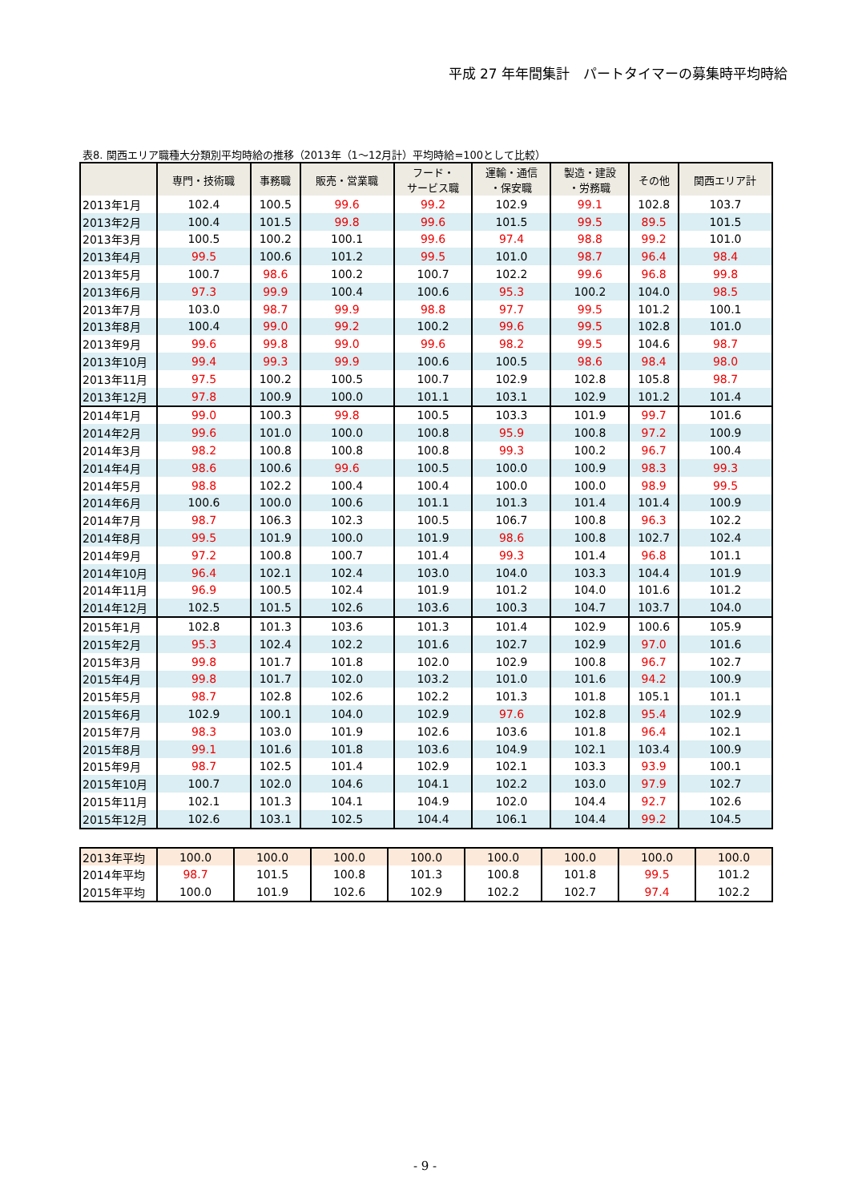平成 27 年年間集計　パートタイマーの募集時平均時給
表8. 関西エリア職種大分類別平均時給の推移（2013年（1～12月計）平均時給=100として比較）
| | 専門・技術職 | 事務職 | 販売・営業職 | フード・ サービス職 | 運輸・通信 ・保安職 | 製造・建設 ・労務職 | その他 | 関西エリア計 |
| --- | --- | --- | --- | --- | --- | --- | --- | --- |
| 2013年1月 | 102.4 | 100.5 | 99.6 | 99.2 | 102.9 | 99.1 | 102.8 | 103.7 |
| 2013年2月 | 100.4 | 101.5 | 99.8 | 99.6 | 101.5 | 99.5 | 89.5 | 101.5 |
| 2013年3月 | 100.5 | 100.2 | 100.1 | 99.6 | 97.4 | 98.8 | 99.2 | 101.0 |
| 2013年4月 | 99.5 | 100.6 | 101.2 | 99.5 | 101.0 | 98.7 | 96.4 | 98.4 |
| 2013年5月 | 100.7 | 98.6 | 100.2 | 100.7 | 102.2 | 99.6 | 96.8 | 99.8 |
| 2013年6月 | 97.3 | 99.9 | 100.4 | 100.6 | 95.3 | 100.2 | 104.0 | 98.5 |
| 2013年7月 | 103.0 | 98.7 | 99.9 | 98.8 | 97.7 | 99.5 | 101.2 | 100.1 |
| 2013年8月 | 100.4 | 99.0 | 99.2 | 100.2 | 99.6 | 99.5 | 102.8 | 101.0 |
| 2013年9月 | 99.6 | 99.8 | 99.0 | 99.6 | 98.2 | 99.5 | 104.6 | 98.7 |
| 2013年10月 | 99.4 | 99.3 | 99.9 | 100.6 | 100.5 | 98.6 | 98.4 | 98.0 |
| 2013年11月 | 97.5 | 100.2 | 100.5 | 100.7 | 102.9 | 102.8 | 105.8 | 98.7 |
| 2013年12月 | 97.8 | 100.9 | 100.0 | 101.1 | 103.1 | 102.9 | 101.2 | 101.4 |
| 2014年1月 | 99.0 | 100.3 | 99.8 | 100.5 | 103.3 | 101.9 | 99.7 | 101.6 |
| 2014年2月 | 99.6 | 101.0 | 100.0 | 100.8 | 95.9 | 100.8 | 97.2 | 100.9 |
| 2014年3月 | 98.2 | 100.8 | 100.8 | 100.8 | 99.3 | 100.2 | 96.7 | 100.4 |
| 2014年4月 | 98.6 | 100.6 | 99.6 | 100.5 | 100.0 | 100.9 | 98.3 | 99.3 |
| 2014年5月 | 98.8 | 102.2 | 100.4 | 100.4 | 100.0 | 100.0 | 98.9 | 99.5 |
| 2014年6月 | 100.6 | 100.0 | 100.6 | 101.1 | 101.3 | 101.4 | 101.4 | 100.9 |
| 2014年7月 | 98.7 | 106.3 | 102.3 | 100.5 | 106.7 | 100.8 | 96.3 | 102.2 |
| 2014年8月 | 99.5 | 101.9 | 100.0 | 101.9 | 98.6 | 100.8 | 102.7 | 102.4 |
| 2014年9月 | 97.2 | 100.8 | 100.7 | 101.4 | 99.3 | 101.4 | 96.8 | 101.1 |
| 2014年10月 | 96.4 | 102.1 | 102.4 | 103.0 | 104.0 | 103.3 | 104.4 | 101.9 |
| 2014年11月 | 96.9 | 100.5 | 102.4 | 101.9 | 101.2 | 104.0 | 101.6 | 101.2 |
| 2014年12月 | 102.5 | 101.5 | 102.6 | 103.6 | 100.3 | 104.7 | 103.7 | 104.0 |
| 2015年1月 | 102.8 | 101.3 | 103.6 | 101.3 | 101.4 | 102.9 | 100.6 | 105.9 |
| 2015年2月 | 95.3 | 102.4 | 102.2 | 101.6 | 102.7 | 102.9 | 97.0 | 101.6 |
| 2015年3月 | 99.8 | 101.7 | 101.8 | 102.0 | 102.9 | 100.8 | 96.7 | 102.7 |
| 2015年4月 | 99.8 | 101.7 | 102.0 | 103.2 | 101.0 | 101.6 | 94.2 | 100.9 |
| 2015年5月 | 98.7 | 102.8 | 102.6 | 102.2 | 101.3 | 101.8 | 105.1 | 101.1 |
| 2015年6月 | 102.9 | 100.1 | 104.0 | 102.9 | 97.6 | 102.8 | 95.4 | 102.9 |
| 2015年7月 | 98.3 | 103.0 | 101.9 | 102.6 | 103.6 | 101.8 | 96.4 | 102.1 |
| 2015年8月 | 99.1 | 101.6 | 101.8 | 103.6 | 104.9 | 102.1 | 103.4 | 100.9 |
| 2015年9月 | 98.7 | 102.5 | 101.4 | 102.9 | 102.1 | 103.3 | 93.9 | 100.1 |
| 2015年10月 | 100.7 | 102.0 | 104.6 | 104.1 | 102.2 | 103.0 | 97.9 | 102.7 |
| 2015年11月 | 102.1 | 101.3 | 104.1 | 104.9 | 102.0 | 104.4 | 92.7 | 102.6 |
| 2015年12月 | 102.6 | 103.1 | 102.5 | 104.4 | 106.1 | 104.4 | 99.2 | 104.5 |
| 2013年平均 | 100.0 | 100.0 | 100.0 | 100.0 | 100.0 | 100.0 | 100.0 | 100.0 |
| 2014年平均 | 98.7 | 101.5 | 100.8 | 101.3 | 100.8 | 101.8 | 99.5 | 101.2 |
| 2015年平均 | 100.0 | 101.9 | 102.6 | 102.9 | 102.2 | 102.7 | 97.4 | 102.2 |
- 9 -